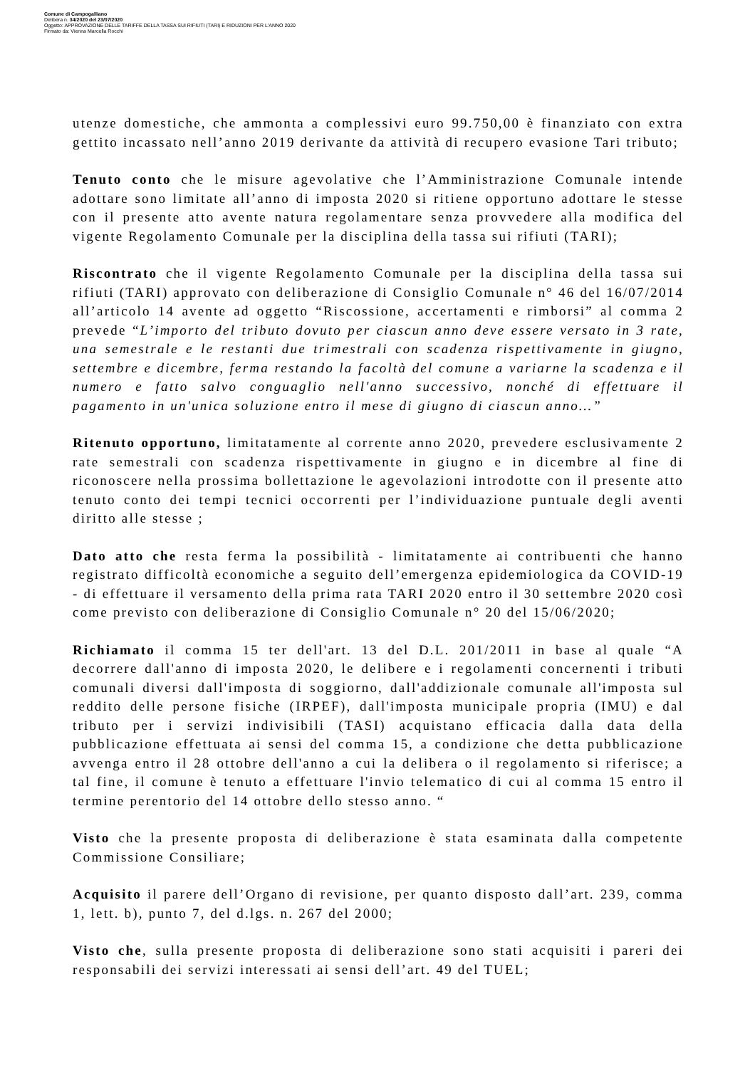Comune di Campogalliano
Delibera n. 34/2020 del 23/07/2020
Oggetto: APPROVAZIONE DELLE TARIFFE DELLA TASSA SUI RIFIUTI (TARI) E RIDUZIONI PER L'ANNO 2020
Firmato da: Vienna Marcella Rocchi
utenze domestiche, che ammonta a complessivi euro 99.750,00 è finanziato con extra gettito incassato nell’anno 2019 derivante da attività di recupero evasione Tari tributo;
Tenuto conto che le misure agevolative che l’Amministrazione Comunale intende adottare sono limitate all’anno di imposta 2020 si ritiene opportuno adottare le stesse con il presente atto avente natura regolamentare senza provvedere alla modifica del vigente Regolamento Comunale per la disciplina della tassa sui rifiuti (TARI);
Riscontrato che il vigente Regolamento Comunale per la disciplina della tassa sui rifiuti (TARI) approvato con deliberazione di Consiglio Comunale n° 46 del 16/07/2014 all’articolo 14 avente ad oggetto “Riscossione, accertamenti e rimborsi” al comma 2 prevede “L’importo del tributo dovuto per ciascun anno deve essere versato in 3 rate, una semestrale e le restanti due trimestrali con scadenza rispettivamente in giugno, settembre e dicembre, ferma restando la facoltà del comune a variarne la scadenza e il numero e fatto salvo conguaglio nell'anno successivo, nonché di effettuare il pagamento in un'unica soluzione entro il mese di giugno di ciascun anno…”
Ritenuto opportuno, limitatamente al corrente anno 2020, prevedere esclusivamente 2 rate semestrali con scadenza rispettivamente in giugno e in dicembre al fine di riconoscere nella prossima bollettazione le agevolazioni introdotte con il presente atto tenuto conto dei tempi tecnici occorrenti per l’individuazione puntuale degli aventi diritto alle stesse ;
Dato atto che resta ferma la possibilità - limitatamente ai contribuenti che hanno registrato difficoltà economiche a seguito dell’emergenza epidemiologica da COVID-19 - di effettuare il versamento della prima rata TARI 2020 entro il 30 settembre 2020 così come previsto con deliberazione di Consiglio Comunale n° 20 del 15/06/2020;
Richiamato il comma 15 ter dell'art. 13 del D.L. 201/2011 in base al quale “A decorrere dall'anno di imposta 2020, le delibere e i regolamenti concernenti i tributi comunali diversi dall'imposta di soggiorno, dall'addizionale comunale all'imposta sul reddito delle persone fisiche (IRPEF), dall'imposta municipale propria (IMU) e dal tributo per i servizi indivisibili (TASI) acquistano efficacia dalla data della pubblicazione effettuata ai sensi del comma 15, a condizione che detta pubblicazione avvenga entro il 28 ottobre dell'anno a cui la delibera o il regolamento si riferisce; a tal fine, il comune è tenuto a effettuare l'invio telematico di cui al comma 15 entro il termine perentorio del 14 ottobre dello stesso anno. “
Visto che la presente proposta di deliberazione è stata esaminata dalla competente Commissione Consiliare;
Acquisito il parere dell’Organo di revisione, per quanto disposto dall’art. 239, comma 1, lett. b), punto 7, del d.lgs. n. 267 del 2000;
Visto che, sulla presente proposta di deliberazione sono stati acquisiti i pareri dei responsabili dei servizi interessati ai sensi dell’art. 49 del TUEL;